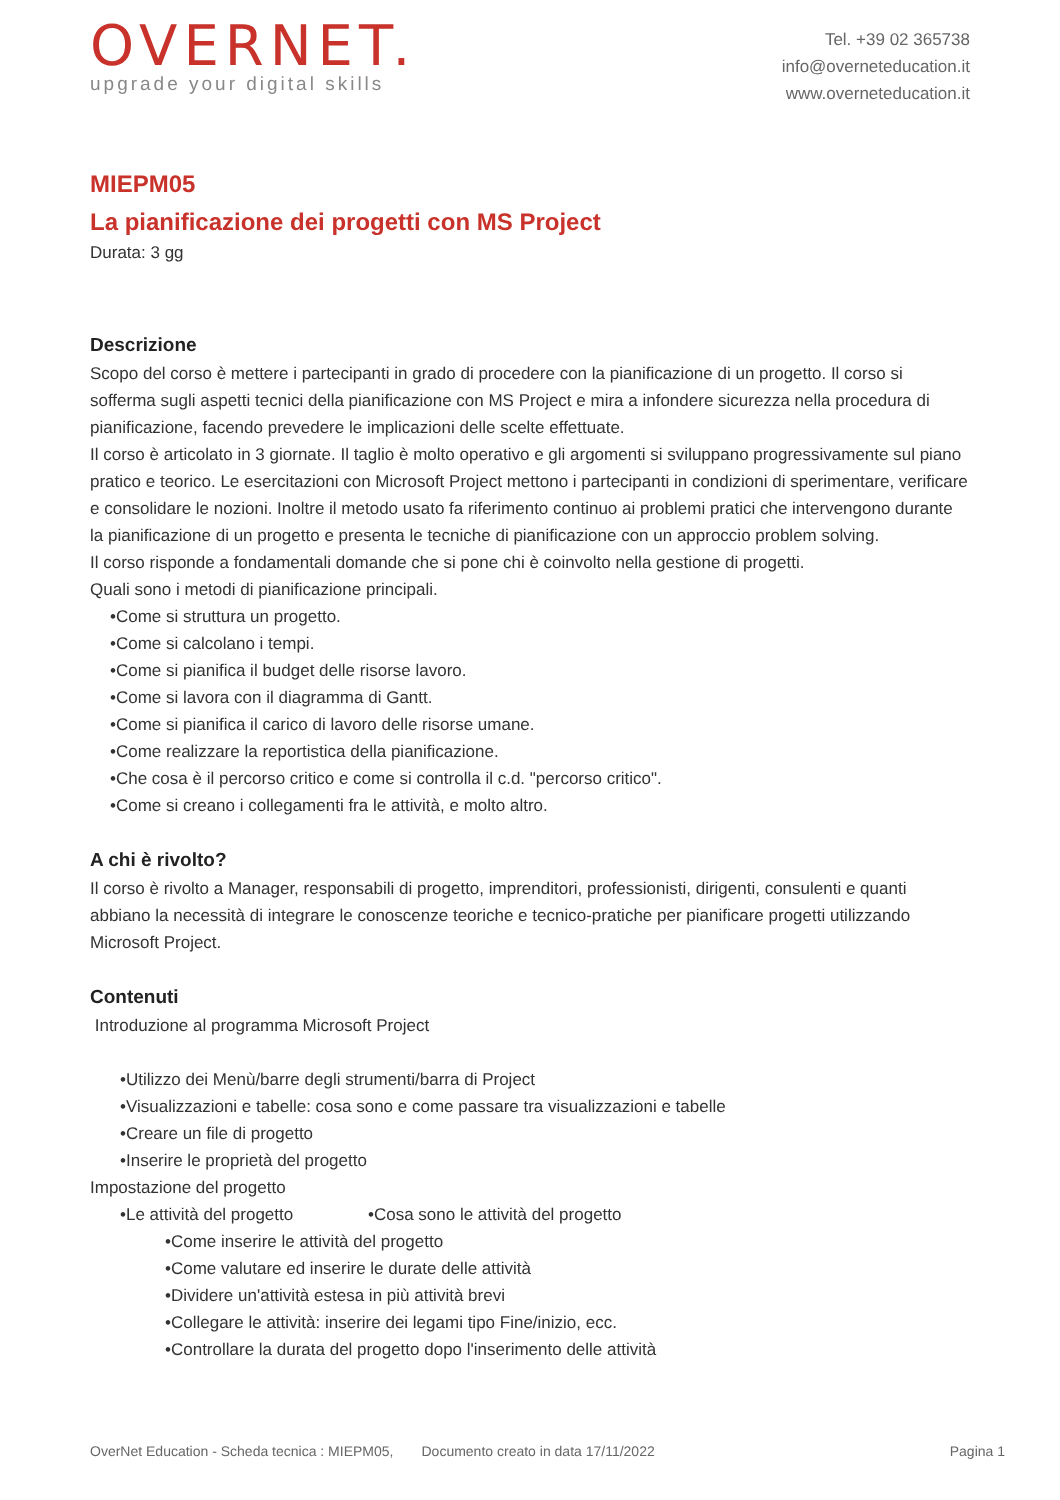OVERNET.
upgrade your digital skills
Tel. +39 02 365738
info@overneteducation.it
www.overneteducation.it
MIEPM05
La pianificazione dei progetti con MS Project
Durata: 3 gg
Descrizione
Scopo del corso è mettere i partecipanti in grado di procedere con la pianificazione di un progetto. Il corso si sofferma sugli aspetti tecnici della pianificazione con MS Project e mira a infondere sicurezza nella procedura di pianificazione, facendo prevedere le implicazioni delle scelte effettuate.
Il corso è articolato in 3 giornate. Il taglio è molto operativo e gli argomenti si sviluppano progressivamente sul piano pratico e teorico. Le esercitazioni con Microsoft Project mettono i partecipanti in condizioni di sperimentare, verificare e consolidare le nozioni. Inoltre il metodo usato fa riferimento continuo ai problemi pratici che intervengono durante la pianificazione di un progetto e presenta le tecniche di pianificazione con un approccio problem solving.
Il corso risponde a fondamentali domande che si pone chi è coinvolto nella gestione di progetti.
Quali sono i metodi di pianificazione principali.
•Come si struttura un progetto.
•Come si calcolano i tempi.
•Come si pianifica il budget delle risorse lavoro.
•Come si lavora con il diagramma di Gantt.
•Come si pianifica il carico di lavoro delle risorse umane.
•Come realizzare la reportistica della pianificazione.
•Che cosa è il percorso critico e come si controlla il c.d. "percorso critico".
•Come si creano i collegamenti fra le attività, e molto altro.
A chi è rivolto?
Il corso è rivolto a Manager, responsabili di progetto, imprenditori, professionisti, dirigenti, consulenti e quanti abbiano la necessità di integrare le conoscenze teoriche e tecnico-pratiche per pianificare progetti utilizzando Microsoft Project.
Contenuti
Introduzione al programma Microsoft Project
•Utilizzo dei Menù/barre degli strumenti/barra di Project
•Visualizzazioni e tabelle: cosa sono e come passare tra visualizzazioni e tabelle
•Creare un file di progetto
•Inserire le proprietà del progetto
Impostazione del progetto
•Le attività del progetto •Cosa sono le attività del progetto
•Come inserire le attività del progetto
•Come valutare ed inserire le durate delle attività
•Dividere un'attività estesa in più attività brevi
•Collegare le attività: inserire dei legami tipo Fine/inizio, ecc.
•Controllare la durata del progetto dopo l'inserimento delle attività
OverNet Education - Scheda tecnica : MIEPM05, Documento creato in data 17/11/2022 Pagina 1